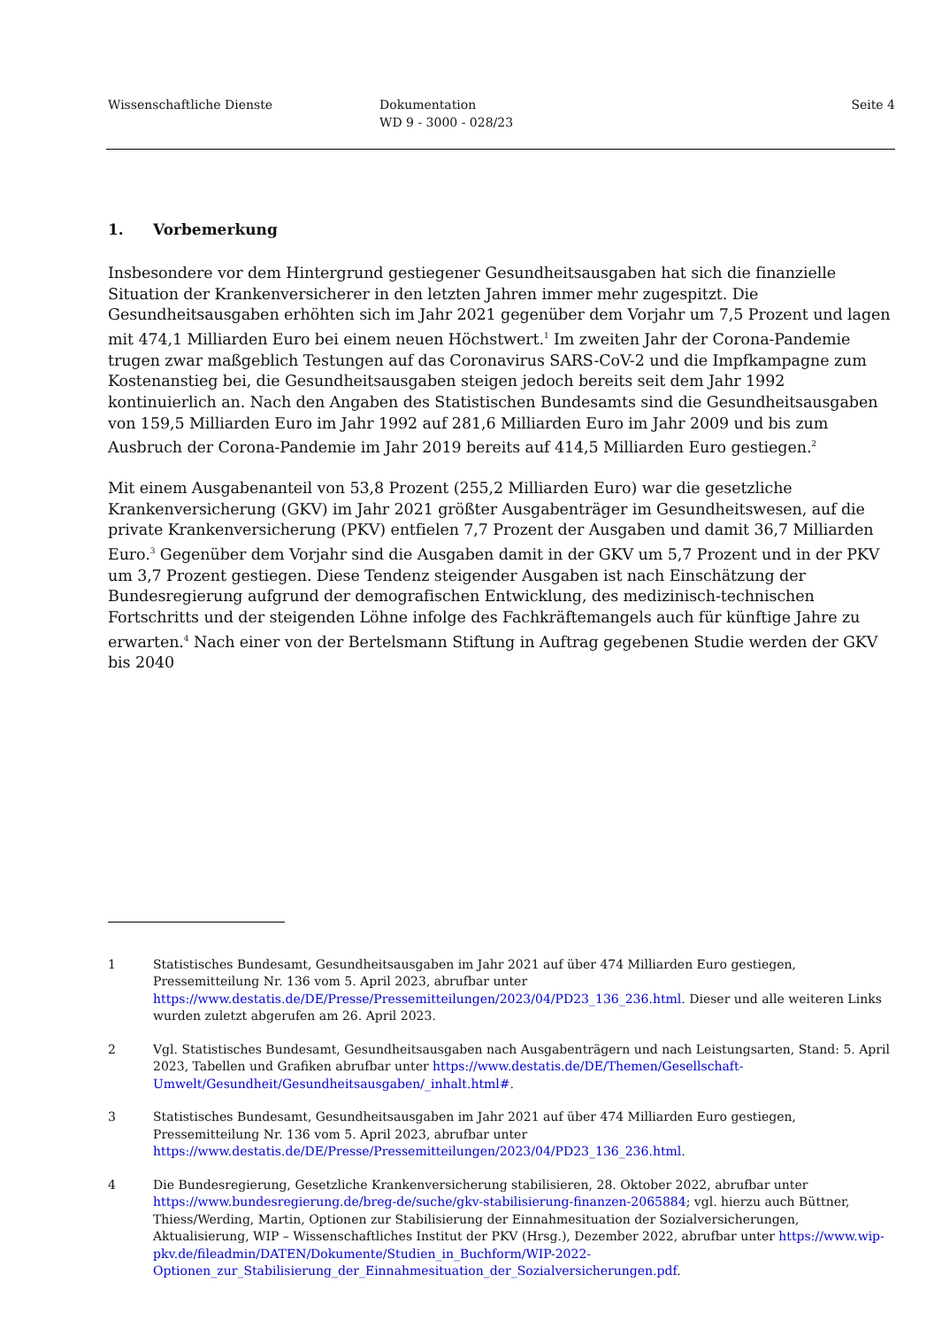Wissenschaftliche Dienste Dokumentation
WD 9 - 3000 - 028/23
Seite 4
1. Vorbemerkung
Insbesondere vor dem Hintergrund gestiegener Gesundheitsausgaben hat sich die finanzielle Situation der Krankenversicherer in den letzten Jahren immer mehr zugespitzt. Die Gesundheitsausgaben erhöhten sich im Jahr 2021 gegenüber dem Vorjahr um 7,5 Prozent und lagen mit 474,1 Milliarden Euro bei einem neuen Höchstwert.<sup>1</sup> Im zweiten Jahr der Corona-Pandemie trugen zwar maßgeblich Testungen auf das Coronavirus SARS-CoV-2 und die Impfkampagne zum Kostenanstieg bei, die Gesundheitsausgaben steigen jedoch bereits seit dem Jahr 1992 kontinuierlich an. Nach den Angaben des Statistischen Bundesamts sind die Gesundheitsausgaben von 159,5 Milliarden Euro im Jahr 1992 auf 281,6 Milliarden Euro im Jahr 2009 und bis zum Ausbruch der Corona-Pandemie im Jahr 2019 bereits auf 414,5 Milliarden Euro gestiegen.<sup>2</sup>
Mit einem Ausgabenanteil von 53,8 Prozent (255,2 Milliarden Euro) war die gesetzliche Krankenversicherung (GKV) im Jahr 2021 größter Ausgabenträger im Gesundheitswesen, auf die private Krankenversicherung (PKV) entfielen 7,7 Prozent der Ausgaben und damit 36,7 Milliarden Euro.<sup>3</sup> Gegenüber dem Vorjahr sind die Ausgaben damit in der GKV um 5,7 Prozent und in der PKV um 3,7 Prozent gestiegen. Diese Tendenz steigender Ausgaben ist nach Einschätzung der Bundesregierung aufgrund der demografischen Entwicklung, des medizinisch-technischen Fortschritts und der steigenden Löhne infolge des Fachkräftemangels auch für künftige Jahre zu erwarten.<sup>4</sup> Nach einer von der Bertelsmann Stiftung in Auftrag gegebenen Studie werden der GKV bis 2040
1 Statistisches Bundesamt, Gesundheitsausgaben im Jahr 2021 auf über 474 Milliarden Euro gestiegen, Pressemitteilung Nr. 136 vom 5. April 2023, abrufbar unter https://www.destatis.de/DE/Presse/Pressemitteilungen/2023/04/PD23_136_236.html. Dieser und alle weiteren Links wurden zuletzt abgerufen am 26. April 2023.
2 Vgl. Statistisches Bundesamt, Gesundheitsausgaben nach Ausgabenträgern und nach Leistungsarten, Stand: 5. April 2023, Tabellen und Grafiken abrufbar unter https://www.destatis.de/DE/Themen/Gesellschaft-Umwelt/Gesundheit/Gesundheitsausgaben/_inhalt.html#.
3 Statistisches Bundesamt, Gesundheitsausgaben im Jahr 2021 auf über 474 Milliarden Euro gestiegen, Pressemitteilung Nr. 136 vom 5. April 2023, abrufbar unter https://www.destatis.de/DE/Presse/Pressemitteilungen/2023/04/PD23_136_236.html.
4 Die Bundesregierung, Gesetzliche Krankenversicherung stabilisieren, 28. Oktober 2022, abrufbar unter https://www.bundesregierung.de/breg-de/suche/gkv-stabilisierung-finanzen-2065884; vgl. hierzu auch Büttner, Thiess/Werding, Martin, Optionen zur Stabilisierung der Einnahmesituation der Sozialversicherungen, Aktualisierung, WIP – Wissenschaftliches Institut der PKV (Hrsg.), Dezember 2022, abrufbar unter https://www.wip-pkv.de/fileadmin/DATEN/Dokumente/Studien_in_Buchform/WIP-2022-Optionen_zur_Stabilisierung_der_Einnahmesituation_der_Sozialversicherungen.pdf.